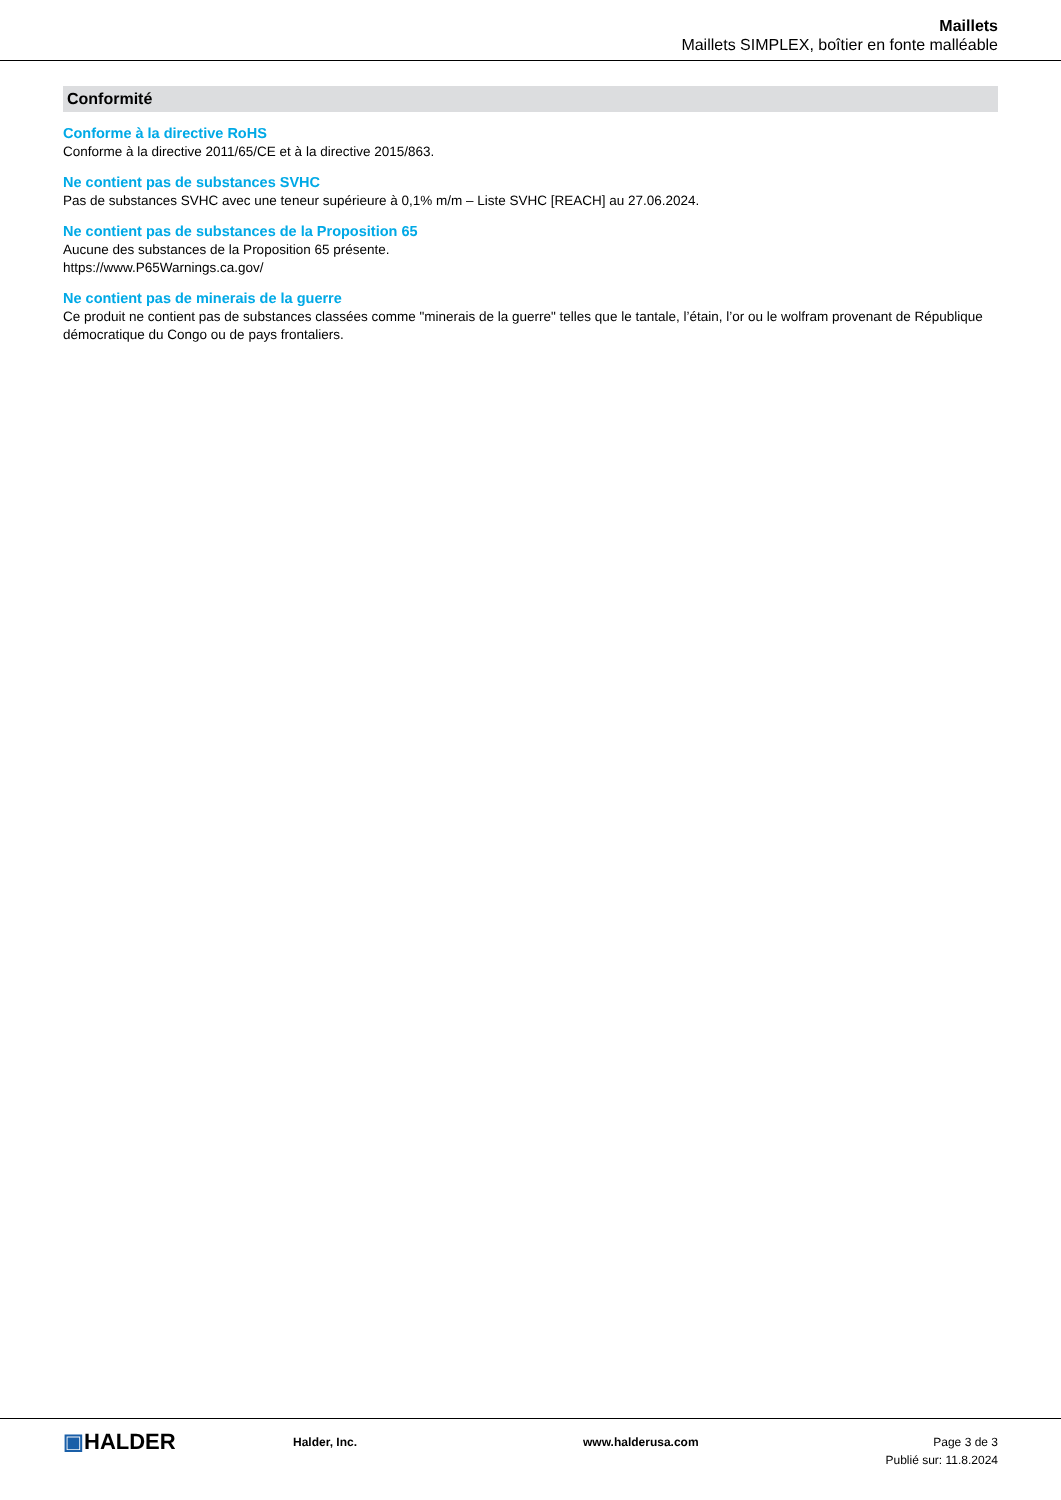Maillets
Maillets SIMPLEX, boîtier en fonte malléable
Conformité
Conforme à la directive RoHS
Conforme à la directive 2011/65/CE et à la directive 2015/863.
Ne contient pas de substances SVHC
Pas de substances SVHC avec une teneur supérieure à 0,1% m/m – Liste SVHC [REACH] au 27.06.2024.
Ne contient pas de substances de la Proposition 65
Aucune des substances de la Proposition 65 présente.
https://www.P65Warnings.ca.gov/
Ne contient pas de minerais de la guerre
Ce produit ne contient pas de substances classées comme "minerais de la guerre" telles que le tantale, l’étain, l’or ou le wolfram provenant de République démocratique du Congo ou de pays frontaliers.
▣HALDER
Halder, Inc. www.halderusa.com Page 3 de 3
Publié sur: 11.8.2024